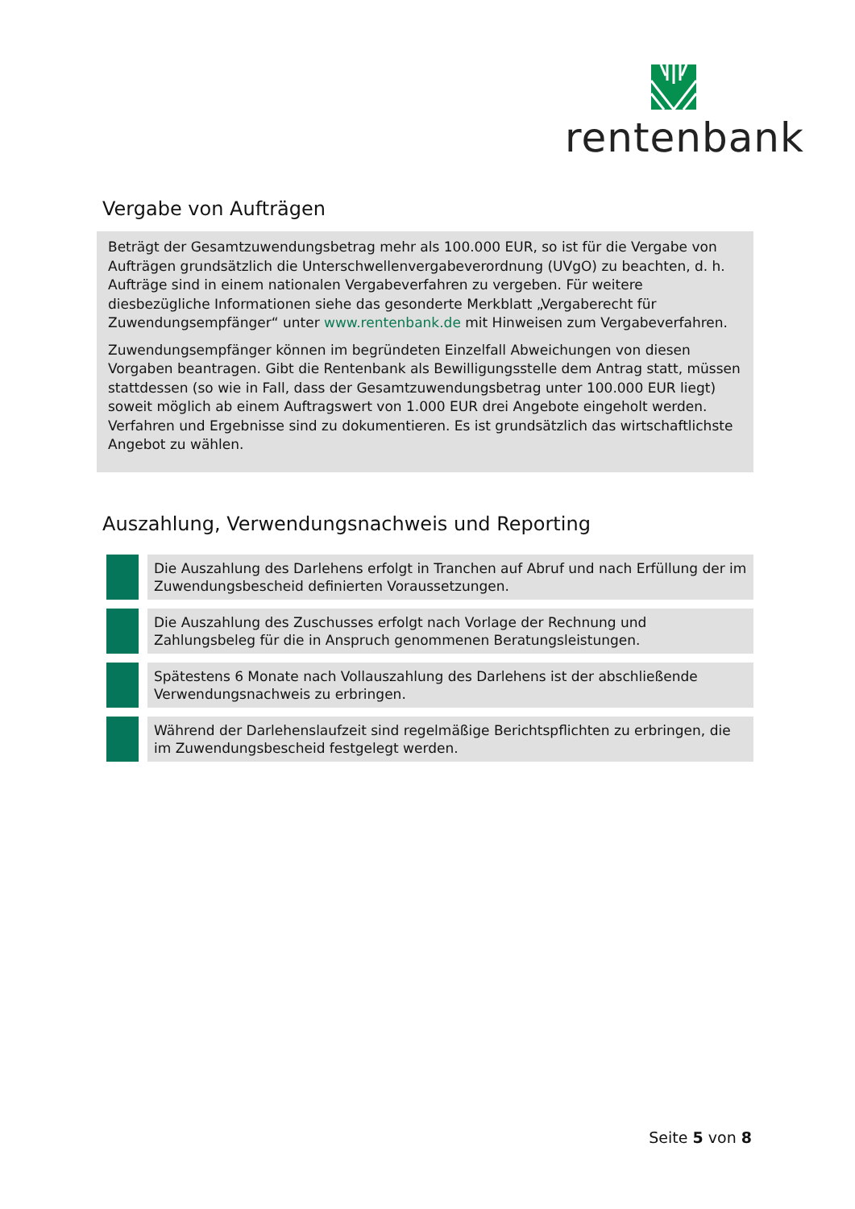rentenbank
Vergabe von Aufträgen
Beträgt der Gesamtzuwendungsbetrag mehr als 100.000 EUR, so ist für die Vergabe von Aufträgen grundsätzlich die Unterschwellenvergabeverordnung (UVgO) zu beachten, d. h. Aufträge sind in einem nationalen Vergabeverfahren zu vergeben. Für weitere diesbezügliche Informationen siehe das gesonderte Merkblatt „Vergaberecht für Zuwendungsempfänger“ unter www.rentenbank.de mit Hinweisen zum Vergabeverfahren.
Zuwendungsempfänger können im begründeten Einzelfall Abweichungen von diesen Vorgaben beantragen. Gibt die Rentenbank als Bewilligungsstelle dem Antrag statt, müssen stattdessen (so wie in Fall, dass der Gesamtzuwendungsbetrag unter 100.000 EUR liegt) soweit möglich ab einem Auftragswert von 1.000 EUR drei Angebote eingeholt werden. Verfahren und Ergebnisse sind zu dokumentieren. Es ist grundsätzlich das wirtschaftlichste Angebot zu wählen.
Auszahlung, Verwendungsnachweis und Reporting
Die Auszahlung des Darlehens erfolgt in Tranchen auf Abruf und nach Erfüllung der im Zuwendungsbescheid definierten Voraussetzungen.
Die Auszahlung des Zuschusses erfolgt nach Vorlage der Rechnung und Zahlungsbeleg für die in Anspruch genommenen Beratungsleistungen.
Spätestens 6 Monate nach Vollauszahlung des Darlehens ist der abschließende Verwendungsnachweis zu erbringen.
Während der Darlehenslaufzeit sind regelmäßige Berichtspflichten zu erbringen, die im Zuwendungsbescheid festgelegt werden.
Seite 5 von 8